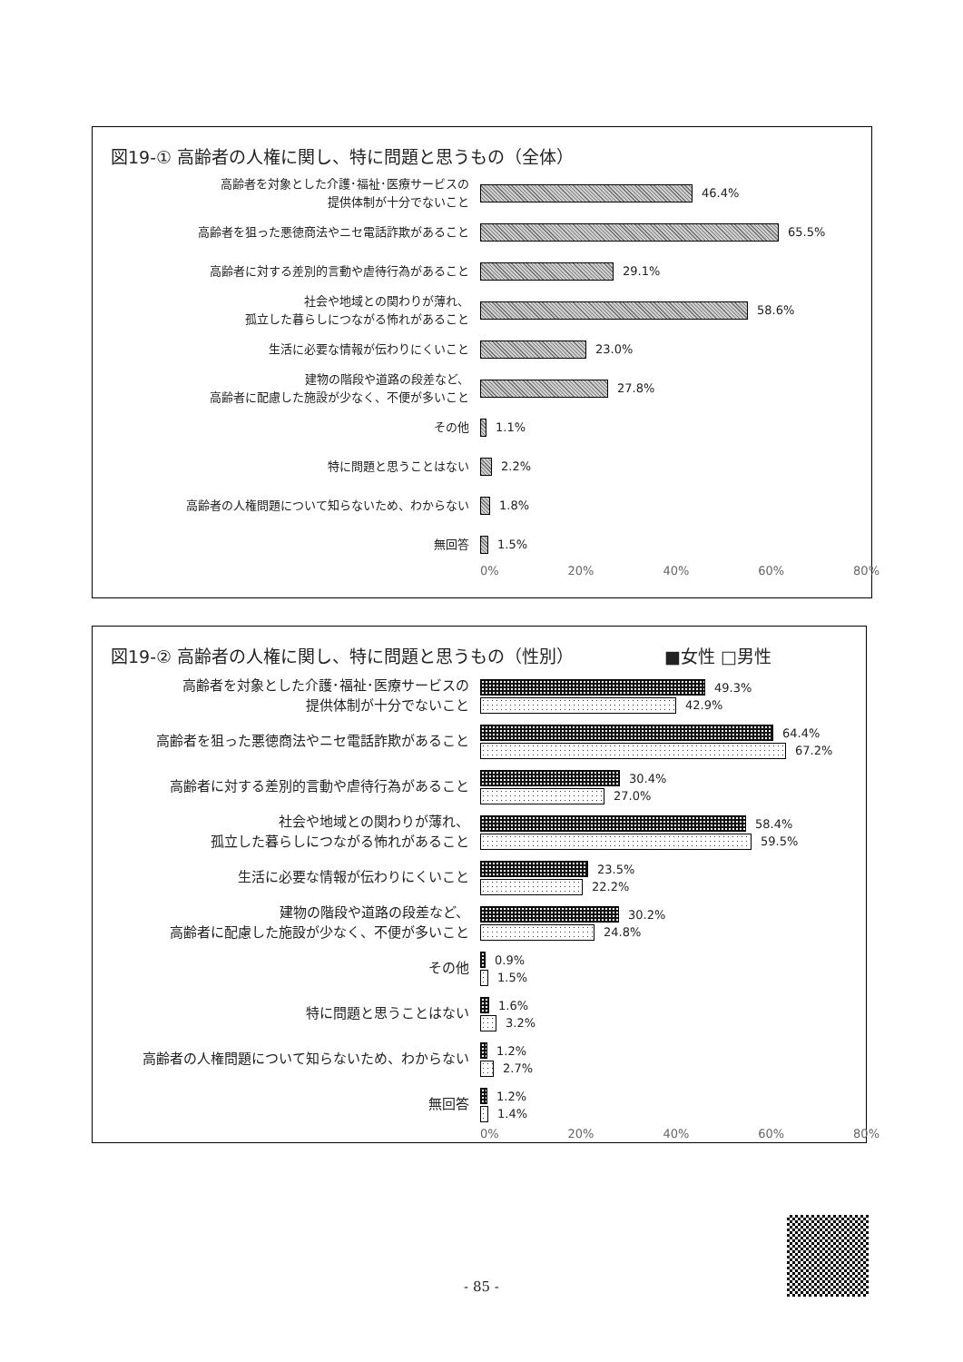図19-① 高齢者の人権に関し、特に問題と思うもの（全体）
高齢者を対象とした介護･福祉･医療サービスの
提供体制が十分でないこと
46.4%
高齢者を狙った悪徳商法やニセ電話詐欺があること
65.5%
高齢者に対する差別的言動や虐待行為があること
29.1%
社会や地域との関わりが薄れ、
孤立した暮らしにつながる怖れがあること
58.6%
生活に必要な情報が伝わりにくいこと
23.0%
建物の階段や道路の段差など、
高齢者に配慮した施設が少なく、不便が多いこと
27.8%
その他
1.1%
特に問題と思うことはない
2.2%
高齢者の人権問題について知らないため、わからない
1.8%
無回答
1.5%
0% 20% 40% 60% 80%
図19-② 高齢者の人権に関し、特に問題と思うもの（性別） ■女性 □男性
高齢者を対象とした介護･福祉･医療サービスの
提供体制が十分でないこと
49.3%
42.9%
高齢者を狙った悪徳商法やニセ電話詐欺があること
64.4%
67.2%
高齢者に対する差別的言動や虐待行為があること
30.4%
27.0%
社会や地域との関わりが薄れ、
孤立した暮らしにつながる怖れがあること
58.4%
59.5%
生活に必要な情報が伝わりにくいこと
23.5%
22.2%
建物の階段や道路の段差など、
高齢者に配慮した施設が少なく、不便が多いこと
30.2%
24.8%
その他
0.9%
1.5%
特に問題と思うことはない
1.6%
3.2%
高齢者の人権問題について知らないため、わからない
1.2%
2.7%
無回答
1.2%
1.4%
0% 20% 40% 60% 80%
- 85 -